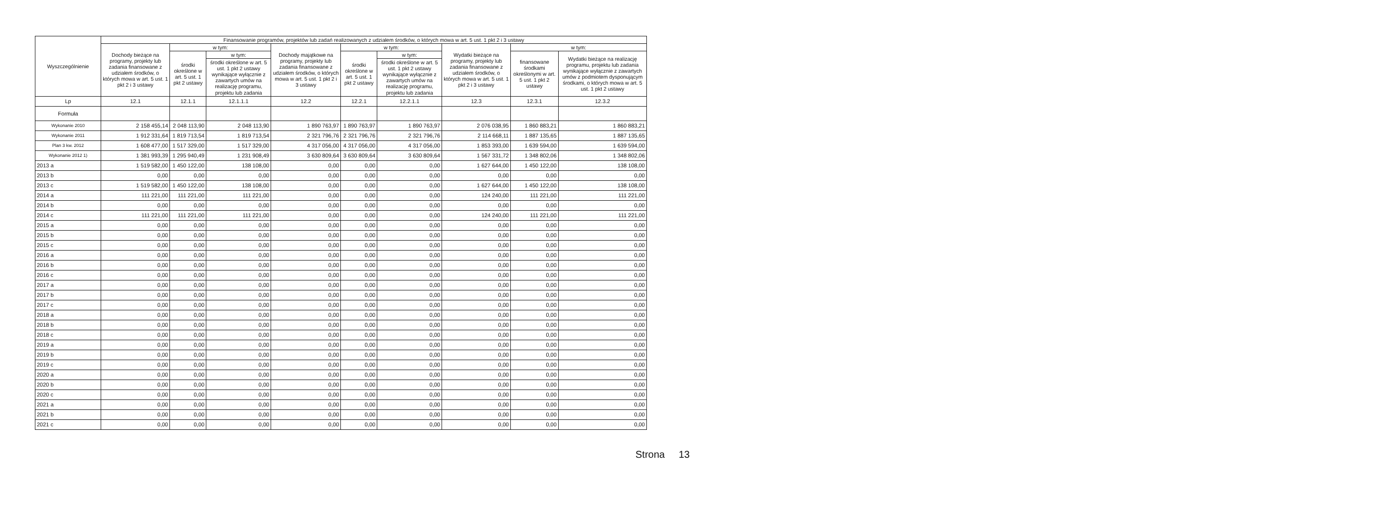| Wyszczególnienie | Finansowanie programów, projektów lub zadań realizowanych z udziałem środków, o których mowa w art. 5 ust. 1 pkt 2 i 3 ustawy | | | | | | | | |
| --- | --- | --- | --- | --- | --- | --- | --- | --- | --- |
| | Dochody bieżące na programy, projekty lub zadania finansowane z udziałem środków, o których mowa w art. 5 ust. 1 pkt 2 i 3 ustawy | w tym: | | Dochody majątkowe na programy, projekty lub zadania finansowane z udziałem środków, o których mowa w art. 5 ust. 1 pkt 2 i 3 ustawy | w tym: | | Wydatki bieżące na programy, projekty lub zadania finansowane z udziałem środków, o których mowa w art. 5 ust. 1 pkt 2 i 3 ustawy | w tym: | |
| | | środki określone w art. 5 ust. 1 pkt 2 ustawy | w tym: | | środki określone w art. 5 ust. 1 pkt 2 ustawy | w tym: | | finansowane środkami określonymi w art. 5 ust. 1 pkt 2 ustawy | Wydatki bieżące na realizację programu, projektu lub zadania wynikające wyłącznie z zawartych umów z podmiotem dysponującym środkami, o których mowa w art. 5 ust. 1 pkt 2 ustawy |
| | | | środki określone w art. 5 ust. 1 pkt 2 ustawy wynikające wyłącznie z zawartych umów na realizację programu, projektu lub zadania | | | środki określone w art. 5 ust. 1 pkt 2 ustawy wynikające wyłącznie z zawartych umów na realizację programu, projektu lub zadania | | | |
| Lp | 12.1 | 12.1.1 | 12.1.1.1 | 12.2 | 12.2.1 | 12.2.1.1 | 12.3 | 12.3.1 | 12.3.2 |
| Formuła | | | | | | | | | |
| Wykonanie 2010 | 2 158 455,14 | 2 048 113,90 | 2 048 113,90 | 1 890 763,97 | 1 890 763,97 | 1 890 763,97 | 2 076 038,95 | 1 860 883,21 | 1 860 883,21 |
| Wykonanie 2011 | 1 912 331,64 | 1 819 713,54 | 1 819 713,54 | 2 321 796,76 | 2 321 796,76 | 2 321 796,76 | 2 114 668,11 | 1 887 135,65 | 1 887 135,65 |
| Plan 3 kw. 2012 | 1 608 477,00 | 1 517 329,00 | 1 517 329,00 | 4 317 056,00 | 4 317 056,00 | 4 317 056,00 | 1 853 393,00 | 1 639 594,00 | 1 639 594,00 |
| Wykonanie 2012 1) | 1 381 993,39 | 1 295 940,49 | 1 231 908,49 | 3 630 809,64 | 3 630 809,64 | 3 630 809,64 | 1 567 331,72 | 1 348 802,06 | 1 348 802,06 |
| 2013 a | 1 519 582,00 | 1 450 122,00 | 138 108,00 | 0,00 | 0,00 | 0,00 | 1 627 644,00 | 1 450 122,00 | 138 108,00 |
| 2013 b | 0,00 | 0,00 | 0,00 | 0,00 | 0,00 | 0,00 | 0,00 | 0,00 | 0,00 |
| 2013 c | 1 519 582,00 | 1 450 122,00 | 138 108,00 | 0,00 | 0,00 | 0,00 | 1 627 644,00 | 1 450 122,00 | 138 108,00 |
| 2014 a | 111 221,00 | 111 221,00 | 111 221,00 | 0,00 | 0,00 | 0,00 | 124 240,00 | 111 221,00 | 111 221,00 |
| 2014 b | 0,00 | 0,00 | 0,00 | 0,00 | 0,00 | 0,00 | 0,00 | 0,00 | 0,00 |
| 2014 c | 111 221,00 | 111 221,00 | 111 221,00 | 0,00 | 0,00 | 0,00 | 124 240,00 | 111 221,00 | 111 221,00 |
| 2015 a | 0,00 | 0,00 | 0,00 | 0,00 | 0,00 | 0,00 | 0,00 | 0,00 | 0,00 |
| 2015 b | 0,00 | 0,00 | 0,00 | 0,00 | 0,00 | 0,00 | 0,00 | 0,00 | 0,00 |
| 2015 c | 0,00 | 0,00 | 0,00 | 0,00 | 0,00 | 0,00 | 0,00 | 0,00 | 0,00 |
| 2016 a | 0,00 | 0,00 | 0,00 | 0,00 | 0,00 | 0,00 | 0,00 | 0,00 | 0,00 |
| 2016 b | 0,00 | 0,00 | 0,00 | 0,00 | 0,00 | 0,00 | 0,00 | 0,00 | 0,00 |
| 2016 c | 0,00 | 0,00 | 0,00 | 0,00 | 0,00 | 0,00 | 0,00 | 0,00 | 0,00 |
| 2017 a | 0,00 | 0,00 | 0,00 | 0,00 | 0,00 | 0,00 | 0,00 | 0,00 | 0,00 |
| 2017 b | 0,00 | 0,00 | 0,00 | 0,00 | 0,00 | 0,00 | 0,00 | 0,00 | 0,00 |
| 2017 c | 0,00 | 0,00 | 0,00 | 0,00 | 0,00 | 0,00 | 0,00 | 0,00 | 0,00 |
| 2018 a | 0,00 | 0,00 | 0,00 | 0,00 | 0,00 | 0,00 | 0,00 | 0,00 | 0,00 |
| 2018 b | 0,00 | 0,00 | 0,00 | 0,00 | 0,00 | 0,00 | 0,00 | 0,00 | 0,00 |
| 2018 c | 0,00 | 0,00 | 0,00 | 0,00 | 0,00 | 0,00 | 0,00 | 0,00 | 0,00 |
| 2019 a | 0,00 | 0,00 | 0,00 | 0,00 | 0,00 | 0,00 | 0,00 | 0,00 | 0,00 |
| 2019 b | 0,00 | 0,00 | 0,00 | 0,00 | 0,00 | 0,00 | 0,00 | 0,00 | 0,00 |
| 2019 c | 0,00 | 0,00 | 0,00 | 0,00 | 0,00 | 0,00 | 0,00 | 0,00 | 0,00 |
| 2020 a | 0,00 | 0,00 | 0,00 | 0,00 | 0,00 | 0,00 | 0,00 | 0,00 | 0,00 |
| 2020 b | 0,00 | 0,00 | 0,00 | 0,00 | 0,00 | 0,00 | 0,00 | 0,00 | 0,00 |
| 2020 c | 0,00 | 0,00 | 0,00 | 0,00 | 0,00 | 0,00 | 0,00 | 0,00 | 0,00 |
| 2021 a | 0,00 | 0,00 | 0,00 | 0,00 | 0,00 | 0,00 | 0,00 | 0,00 | 0,00 |
| 2021 b | 0,00 | 0,00 | 0,00 | 0,00 | 0,00 | 0,00 | 0,00 | 0,00 | 0,00 |
| 2021 c | 0,00 | 0,00 | 0,00 | 0,00 | 0,00 | 0,00 | 0,00 | 0,00 | 0,00 |
Strona 13